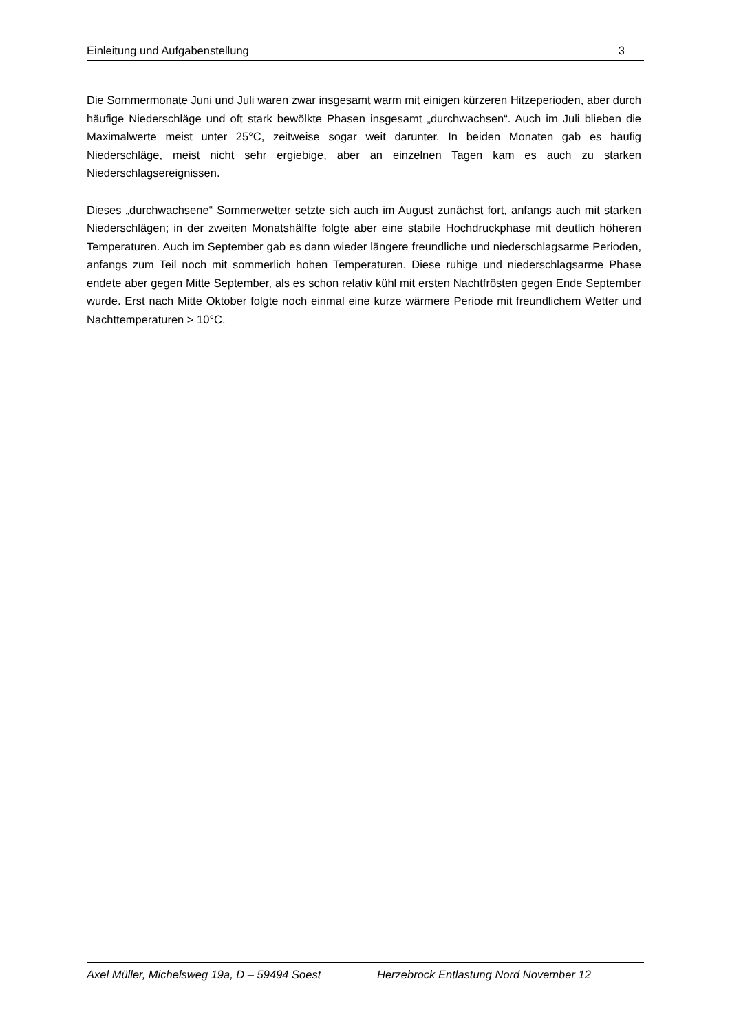Einleitung und Aufgabenstellung 3
Die Sommermonate Juni und Juli waren zwar insgesamt warm mit einigen kürzeren Hitzeperioden, aber durch häufige Niederschläge und oft stark bewölkte Phasen insgesamt „durchwachsen“. Auch im Juli blieben die Maximalwerte meist unter 25°C, zeitweise sogar weit darunter. In beiden Monaten gab es häufig Niederschläge, meist nicht sehr ergiebige, aber an einzelnen Tagen kam es auch zu starken Niederschlagsereignissen.
Dieses „durchwachsene“ Sommerwetter setzte sich auch im August zunächst fort, anfangs auch mit starken Niederschlägen; in der zweiten Monatshälfte folgte aber eine stabile Hochdruckphase mit deutlich höheren Temperaturen. Auch im September gab es dann wieder längere freundliche und niederschlagsarme Perioden, anfangs zum Teil noch mit sommerlich hohen Temperaturen. Diese ruhige und niederschlagsarme Phase endete aber gegen Mitte September, als es schon relativ kühl mit ersten Nachtfrösten gegen Ende September wurde. Erst nach Mitte Oktober folgte noch einmal eine kurze wärmere Periode mit freundlichem Wetter und Nachttemperaturen > 10°C.
Axel Müller, Michelsweg 19a, D – 59494 Soest Herzebrock Entlastung Nord November 12